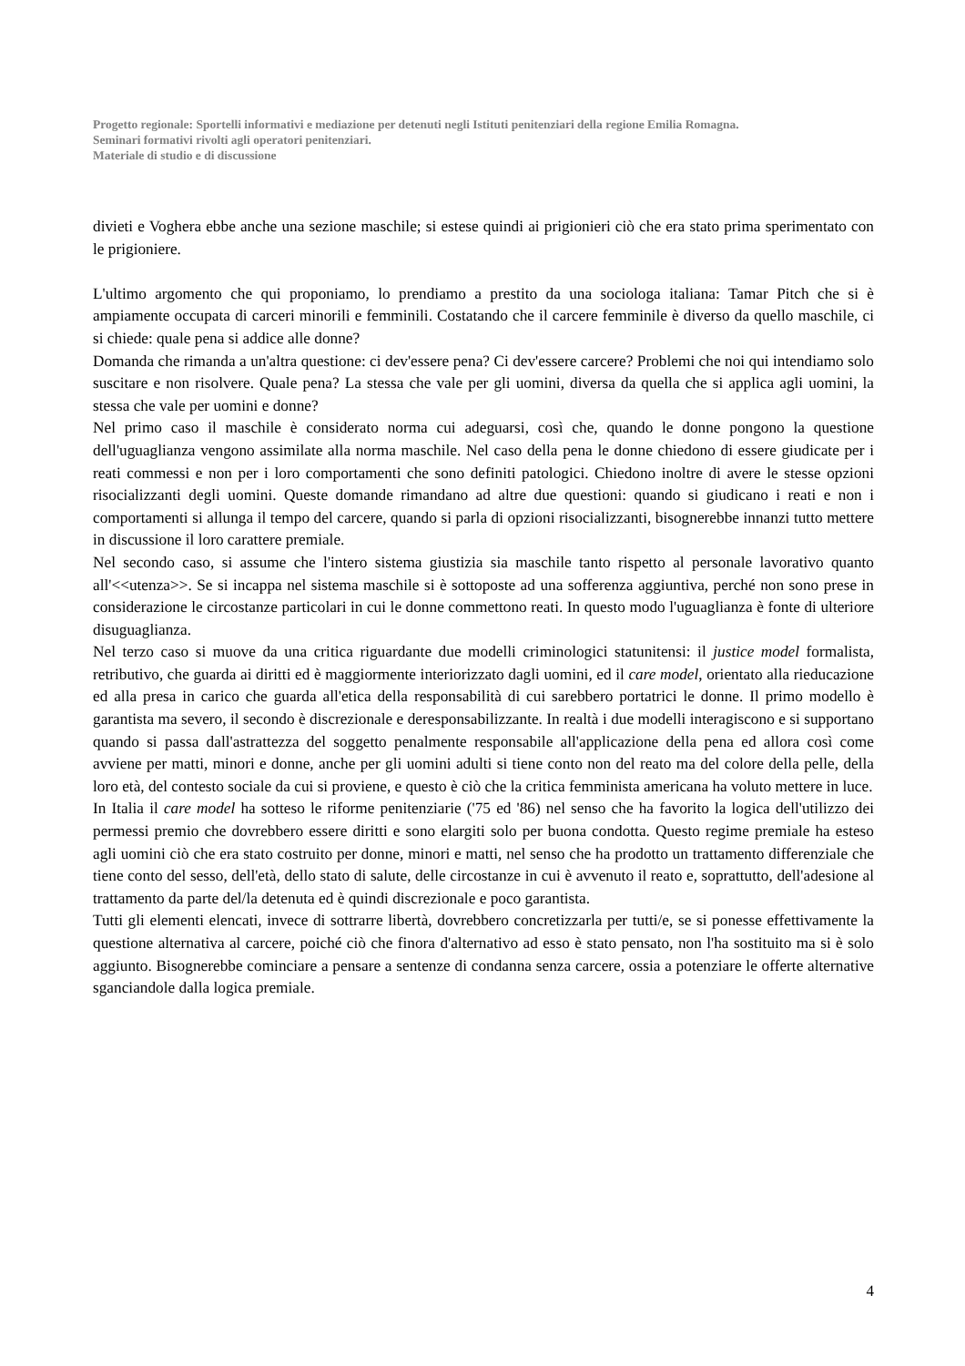Progetto regionale: Sportelli informativi e mediazione per detenuti negli Istituti penitenziari della regione Emilia Romagna.
Seminari formativi rivolti agli operatori penitenziari.
Materiale di studio e di discussione
divieti e Voghera ebbe anche una sezione maschile; si estese quindi ai prigionieri ciò che era stato prima sperimentato con le prigioniere.
L'ultimo argomento che qui proponiamo, lo prendiamo a prestito da una sociologa italiana: Tamar Pitch che si è ampiamente occupata di carceri minorili e femminili. Costatando che il carcere femminile è diverso da quello maschile, ci si chiede: quale pena si addice alle donne?
Domanda che rimanda a un'altra questione: ci dev'essere pena? Ci dev'essere carcere? Problemi che noi qui intendiamo solo suscitare e non risolvere. Quale pena? La stessa che vale per gli uomini, diversa da quella che si applica agli uomini, la stessa che vale per uomini e donne?
Nel primo caso il maschile è considerato norma cui adeguarsi, così che, quando le donne pongono la questione dell'uguaglianza vengono assimilate alla norma maschile. Nel caso della pena le donne chiedono di essere giudicate per i reati commessi e non per i loro comportamenti che sono definiti patologici. Chiedono inoltre di avere le stesse opzioni risocializzanti degli uomini. Queste domande rimandano ad altre due questioni: quando si giudicano i reati e non i comportamenti si allunga il tempo del carcere, quando si parla di opzioni risocializzanti, bisognerebbe innanzi tutto mettere in discussione il loro carattere premiale.
Nel secondo caso, si assume che l'intero sistema giustizia sia maschile tanto rispetto al personale lavorativo quanto all'<<utenza>>. Se si incappa nel sistema maschile si è sottoposte ad una sofferenza aggiuntiva, perché non sono prese in considerazione le circostanze particolari in cui le donne commettono reati. In questo modo l'uguaglianza è fonte di ulteriore disuguaglianza.
Nel terzo caso si muove da una critica riguardante due modelli criminologici statunitensi: il justice model formalista, retributivo, che guarda ai diritti ed è maggiormente interiorizzato dagli uomini, ed il care model, orientato alla rieducazione ed alla presa in carico che guarda all'etica della responsabilità di cui sarebbero portatrici le donne. Il primo modello è garantista ma severo, il secondo è discrezionale e deresponsabilizzante. In realtà i due modelli interagiscono e si supportano quando si passa dall'astrattezza del soggetto penalmente responsabile all'applicazione della pena ed allora così come avviene per matti, minori e donne, anche per gli uomini adulti si tiene conto non del reato ma del colore della pelle, della loro età, del contesto sociale da cui si proviene, e questo è ciò che la critica femminista americana ha voluto mettere in luce.
In Italia il care model ha sotteso le riforme penitenziarie ('75 ed '86) nel senso che ha favorito la logica dell'utilizzo dei permessi premio che dovrebbero essere diritti e sono elargiti solo per buona condotta. Questo regime premiale ha esteso agli uomini ciò che era stato costruito per donne, minori e matti, nel senso che ha prodotto un trattamento differenziale che tiene conto del sesso, dell'età, dello stato di salute, delle circostanze in cui è avvenuto il reato e, soprattutto, dell'adesione al trattamento da parte del/la detenuta ed è quindi discrezionale e poco garantista.
Tutti gli elementi elencati, invece di sottrarre libertà, dovrebbero concretizzarla per tutti/e, se si ponesse effettivamente la questione alternativa al carcere, poiché ciò che finora d'alternativo ad esso è stato pensato, non l'ha sostituito ma si è solo aggiunto. Bisognerebbe cominciare a pensare a sentenze di condanna senza carcere, ossia a potenziare le offerte alternative sganciandole dalla logica premiale.
4